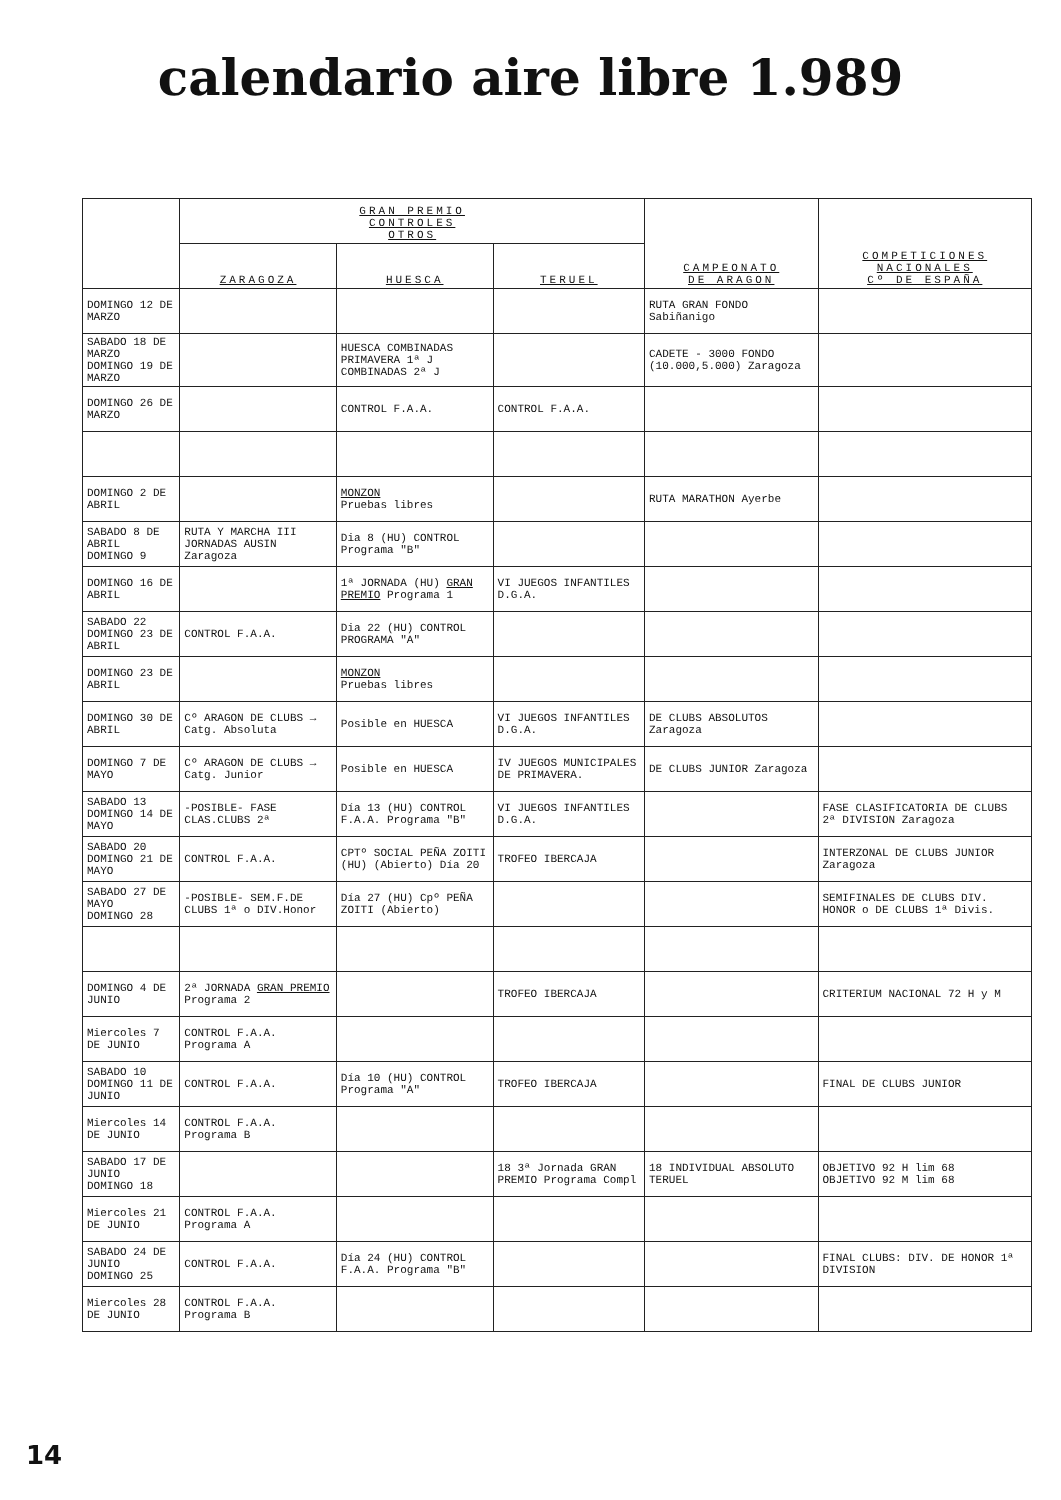calendario aire libre 1.989
| | GRAN PREMIO CONTROLES OTROS | | | CAMPEONATO DE ARAGON | COMPETICIONES NACIONALES Cº DE ESPAÑA |
| --- | --- | --- | --- | --- | --- |
| | ZARAGOZA | HUESCA | TERUEL | | |
| DOMINGO 12 DE MARZO | | | | RUTA GRAN FONDO Sabiñanigo | |
| SABADO 18 DE MARZO DOMINGO 19 DE MARZO | | HUESCA COMBINADAS PRIMAVERA 1ª J COMBINADAS 2ª J | | CADETE - 3000 FONDO (10.000,5.000) Zaragoza | |
| DOMINGO 26 DE MARZO | | CONTROL F.A.A. | CONTROL F.A.A. | | |
| DOMINGO 2 DE ABRIL | | MONZON Pruebas libres | | RUTA MARATHON Ayerbe | |
| SABADO 8 DE ABRIL DOMINGO 9 | RUTA Y MARCHA III JORNADAS AUSIN Zaragoza | Dia 8 (HU) CONTROL Programa "B" | | | |
| DOMINGO 16 DE ABRIL | | 1ª JORNADA (HU) GRAN PREMIO Programa 1 | VI JUEGOS INFANTILES D.G.A. | | |
| SABADO 22 DOMINGO 23 DE ABRIL | CONTROL F.A.A. | Dia 22 (HU) CONTROL PROGRAMA "A" | | | |
| DOMINGO 23 DE ABRIL | | MONZON Pruebas libres | | | |
| DOMINGO 30 DE ABRIL | Cº ARAGON DE CLUBS → Catg. Absoluta | Posible en HUESCA | VI JUEGOS INFANTILES D.G.A. | DE CLUBS ABSOLUTOS Zaragoza | |
| DOMINGO 7 DE MAYO | Cº ARAGON DE CLUBS → Catg. Junior | Posible en HUESCA | IV JUEGOS MUNICIPALES DE PRIMAVERA. | DE CLUBS JUNIOR Zaragoza | |
| SABADO 13 DOMINGO 14 DE MAYO | -POSIBLE- FASE CLAS.CLUBS 2ª | Día 13 (HU) CONTROL F.A.A. Programa "B" | VI JUEGOS INFANTILES D.G.A. | | FASE CLASIFICATORIA DE CLUBS 2ª DIVISION Zaragoza |
| SABADO 20 DOMINGO 21 DE MAYO | CONTROL F.A.A. | CPTº SOCIAL PEÑA ZOITI (HU) (Abierto) Día 20 | TROFEO IBERCAJA | | INTERZONAL DE CLUBS JUNIOR Zaragoza |
| SABADO 27 DE MAYO DOMINGO 28 | -POSIBLE- SEM.F.DE CLUBS 1ª o DIV.Honor | Día 27 (HU) Cpº PEÑA ZOITI (Abierto) | | | SEMIFINALES DE CLUBS DIV. HONOR o DE CLUBS 1ª Divis. |
| DOMINGO 4 DE JUNIO | 2ª JORNADA GRAN PREMIO Programa 2 | | TROFEO IBERCAJA | | CRITERIUM NACIONAL 72 H y M |
| Miercoles 7 DE JUNIO | CONTROL F.A.A. Programa A | | | | |
| SABADO 10 DOMINGO 11 DE JUNIO | CONTROL F.A.A. | Día 10 (HU) CONTROL Programa "A" | TROFEO IBERCAJA | | FINAL DE CLUBS JUNIOR |
| Miercoles 14 DE JUNIO | CONTROL F.A.A. Programa B | | | | |
| SABADO 17 DE JUNIO DOMINGO 18 | | | 18 3ª Jornada GRAN PREMIO Programa Compl | 18 INDIVIDUAL ABSOLUTO TERUEL | OBJETIVO 92 H lim 68 OBJETIVO 92 M lim 68 |
| Miercoles 21 DE JUNIO | CONTROL F.A.A. Programa A | | | | |
| SABADO 24 DE JUNIO DOMINGO 25 | CONTROL F.A.A. | Día 24 (HU) CONTROL F.A.A. Programa "B" | | | FINAL CLUBS: DIV. DE HONOR 1ª DIVISION |
| Miercoles 28 DE JUNIO | CONTROL F.A.A. Programa B | | | | |
14